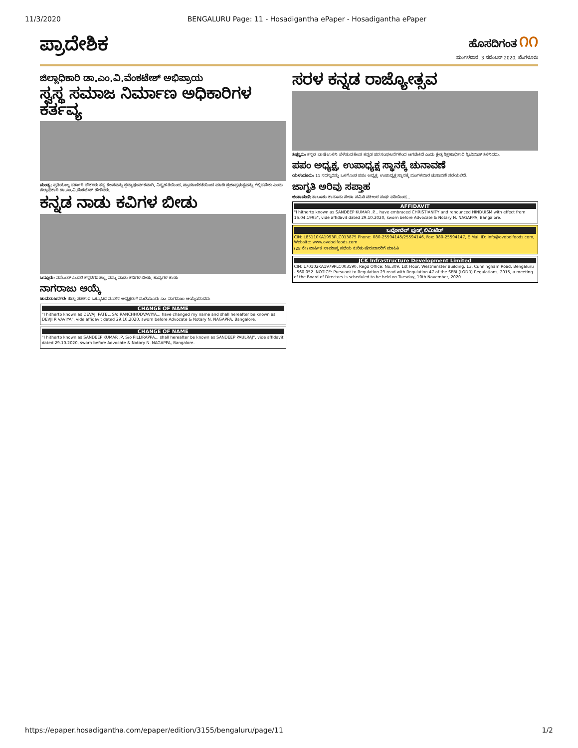11/3/2020 BENGALURU Page: 11 - Hosadigantha ePaper - Hosadigantha ePaper
ಪ್ರಾದೇಶಿಕ
ಹೊಸದಿಗಂತ ೧೧
ಮಂಗಳವಾರ, 3 ನವೆಂಬರ್ 2020, ಬೆಂಗಳೂರು
ಜಿಲ್ಲಾಧಿಕಾರಿ ಡಾ.ಎಂ.ವಿ.ವೆಂಕಟೇಶ್ ಅಭಿಪ್ರಾಯ
ಸ್ವಸ್ಥ ಸಮಾಜ ನಿರ್ಮಾಣ ಅಧಿಕಾರಿಗಳ ಕರ್ತವ್ಯ
ಮಂಡ್ಯ: ಪ್ರತಿಯೊಬ್ಬ ಸರ್ಕಾರಿ ನೌಕರರು ತನ್ನ ಕೆಲಸವನ್ನು ಶ್ರದ್ಧಾಪೂರ್ವಕವಾಗಿ, ನಿಸ್ಪೃಹ ತೆಯಿಂದ, ಪ್ರಾಮಾಣಿಕತೆಯಿಂದ ಮಾಡಿ ಪ್ರಜಾಪ್ರಭುತ್ವವನ್ನು ಗೆಲ್ಲಿಸಬೇಕು ಎಂದು ಜಿಲ್ಲಾಧಿಕಾರಿ ಡಾ.ಎಂ.ವಿ.ವೆಂಕಟೇಶ್ ಹೇಳಿದರು.
ಕನ್ನಡ ನಾಡು ಕವಿಗಳ ಬೀಡು
ಬನ್ನೂರು: ನವೆಂಬರ್ ಎಂದರೆ ಕನ್ನಡಿಗರ ಹಬ್ಬ, ನಮ್ಮ ನಾಡು ಕವಿಗಳ ಬೀಡು, ಕಾವ್ಯಗಳ ಕಾಡು...
ನಾಗರಾಜು ಆಯ್ಕೆ
ಚಾಮರಾಜನಗರ: ಜಿಲ್ಲಾ ಸಹಕಾರ ಒಕ್ಕೂಟದ ನೂತನ ಅಧ್ಯಕ್ಷರಾಗಿ ಮಲೆಯೂರು ಎಂ. ನಾಗರಾಜು ಆಯ್ಕೆಯಾದರು.
CHANGE OF NAME
"I hitherto known as DEVAJI PATEL, S/o RANCHHODVAVIYA... have changed my name and shall hereafter be known as DEVJI R VAVIYA", vide affidavit dated 29.10.2020, sworn before Advocate & Notary N. NAGAPPA, Bangalore.
CHANGE OF NAME
"I hitherto known as SANDEEP KUMAR .P, S/o PILLIRAPPA... shall hereafter be known as SANDEEP PAULRAJ", vide affidavit dated 29.10.2020, sworn before Advocate & Notary N. NAGAPPA, Bangalore.
ಸರಳ ಕನ್ನಡ ರಾಜ್ಯೋತ್ಸವ
ತಿಪ್ಟೂರು: ಕನ್ನಡ ಬಾಷೆ ಉಳಿಸಿ ಬೆಳೆಸುವ ಕೆಲಸ ಕನ್ನಡ ಪರ ಸಂಘಟನೆಗಳಿಂದ ಆಗಬೇಕಿದೆ ಎಂದು ಕ್ಷೇತ್ರ ಶಿಕ್ಷಣಾಧಿಕಾರಿ ಶ್ರೀನಿವಾಸ್ ತಿಳಿಸಿದರು.
ಪಪಂ ಅಧ್ಯಕ್ಷ, ಉಪಾಧ್ಯಕ್ಷ ಸ್ಥಾನಕ್ಕೆ ಚುನಾವಣೆ
ಯಳಂದೂರು: 11 ಸದಸ್ಯರನ್ನು ಒಳಗೊಂಡ ಪಪಂ ಅಧ್ಯಕ್ಷ, ಉಪಾಧ್ಯಕ್ಷ ಸ್ಥಾನಕ್ಕೆ ಮಂಗಳವಾರ ಚುನಾವಣೆ ನಡೆಯಲಿದೆ.
ಜಾಗೃತಿ ಅರಿವು ಸಪ್ತಾಹ
ಚಿಂತಾಮಣಿ: ತಾಲೂಕು ಕಾನೂನು ಸೇವಾ ಸಮಿತಿ ವಕೀಲರ ಸಂಘ ವತಿಯಿಂದ...
AFFIDAVIT
"I hitherto known as SANDEEP KUMAR .P... have embraced CHRISTIANITY and renounced HINDUISM with effect from 16.04.1995", vide affidavit dated 29.10.2020, sworn before Advocate & Notary N. NAGAPPA, Bangalore.
ಒವೋಬೆಲ್ ಫುಡ್ಸ್ ಲಿಮಿಟೆಡ್
CIN: L85110KA1993PLC013875 Phone: 080-25594145/25594146, Fax: 080-25594147, E Mail ID: info@ovobelfoods.com, Website: www.ovobelfoods.com
(28 ನೇ) ವಾರ್ಷಿಕ ಸಾಮಾನ್ಯ ಸಭೆಯ ಕುರಿತು ಷೇರುದಾರರಿಗೆ ಮಾಹಿತಿ
JCK Infrastructure Development Limited
CIN: L70102KA1979PLC003590. Regd Office: No.309, 1st Floor, Westminster Building, 13, Cunningham Road, Bengaluru - 560 052. NOTICE: Pursuant to Regulation 29 read with Regulation 47 of the SEBI (LODR) Regulations, 2015, a meeting of the Board of Directors is scheduled to be held on Tuesday, 10th November, 2020.
https://epaper.hosadigantha.com/epaper/edition/3155/bengaluru/page/11 1/2